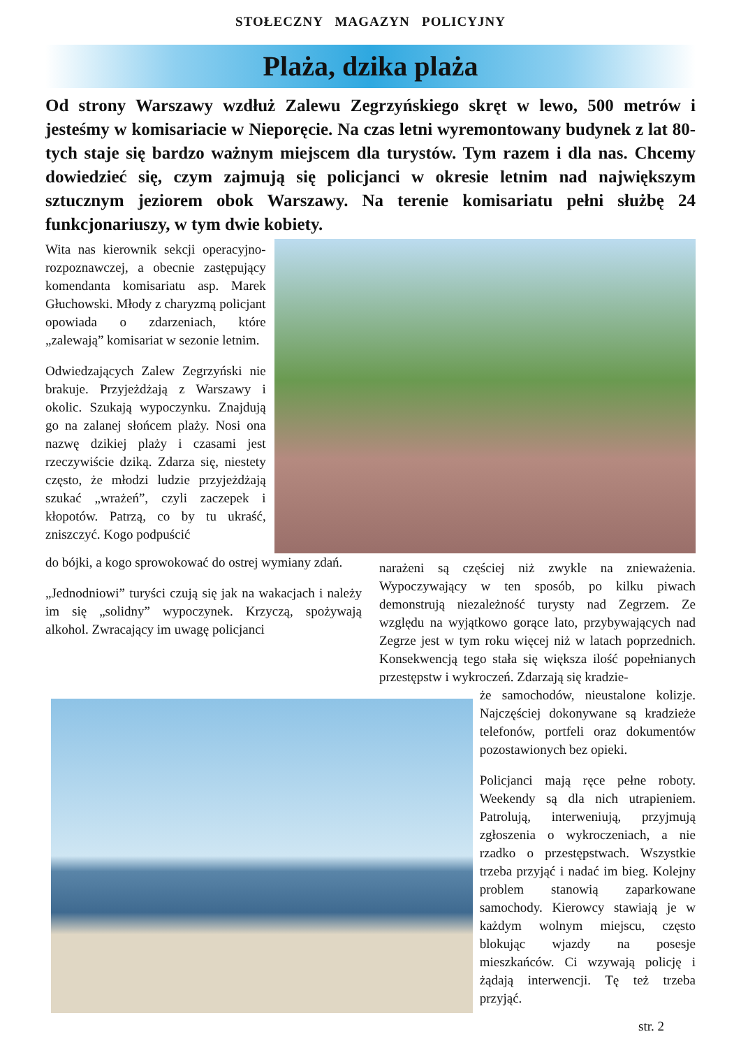STOŁECZNY MAGAZYN POLICYJNY
Plaża, dzika plaża
Od strony Warszawy wzdłuż Zalewu Zegrzyńskiego skręt w lewo, 500 metrów i jesteśmy w komisariacie w Nieporęcie. Na czas letni wyremontowany budynek z lat 80-tych staje się bardzo ważnym miejscem dla turystów. Tym razem i dla nas. Chcemy dowiedzieć się, czym zajmują się policjanci w okresie letnim nad największym sztucznym jeziorem obok Warszawy. Na terenie komisariatu pełni służbę 24 funkcjonariuszy, w tym dwie kobiety.
Wita nas kierownik sekcji operacyjno-rozpoznawczej, a obecnie zastępujący komendanta komisariatu asp. Marek Głuchowski. Młody z charyzmą policjant opowiada o zdarzeniach, które „zalewają” komisariat w sezonie letnim.
Odwiedzających Zalew Zegrzyński nie brakuje. Przyjeżdżają z Warszawy i okolic. Szukają wypoczynku. Znajdują go na zalanej słońcem plaży. Nosi ona nazwę dzikiej plaży i czasami jest rzeczywiście dziką. Zdarza się, niestety często, że młodzi ludzie przyjeżdżają szukać „wrażeń”, czyli zaczepek i kłopotów. Patrzą, co by tu ukraść, zniszczyć. Kogo podpuścić
do bójki, a kogo sprowokować do ostrej wymiany zdań.
„Jednodniowi” turyści czują się jak na wakacjach i należy im się „solidny” wypoczynek. Krzyczą, spożywają alkohol. Zwracający im uwagę policjanci
narażeni są częściej niż zwykle na znieważenia. Wypoczywający w ten sposób, po kilku piwach demonstrują niezależność turysty nad Zegrzem. Ze względu na wyjątkowo gorące lato, przybywających nad Zegrze jest w tym roku więcej niż w latach poprzednich. Konsekwencją tego stała się większa ilość popełnianych przestępstw i wykroczeń. Zdarzają się kradzie-
że samochodów, nieustalone kolizje. Najczęściej dokonywane są kradzieże telefonów, portfeli oraz dokumentów pozostawionych bez opieki.
Policjanci mają ręce pełne roboty. Weekendy są dla nich utrapieniem. Patrolują, interweniują, przyjmują zgłoszenia o wykroczeniach, a nie rzadko o przestępstwach. Wszystkie trzeba przyjąć i nadać im bieg. Kolejny problem stanowią zaparkowane samochody. Kierowcy stawiają je w każdym wolnym miejscu, często blokując wjazdy na posesje mieszkańców. Ci wzywają policję i żądają interwencji. Tę też trzeba przyjąć.
str. 2